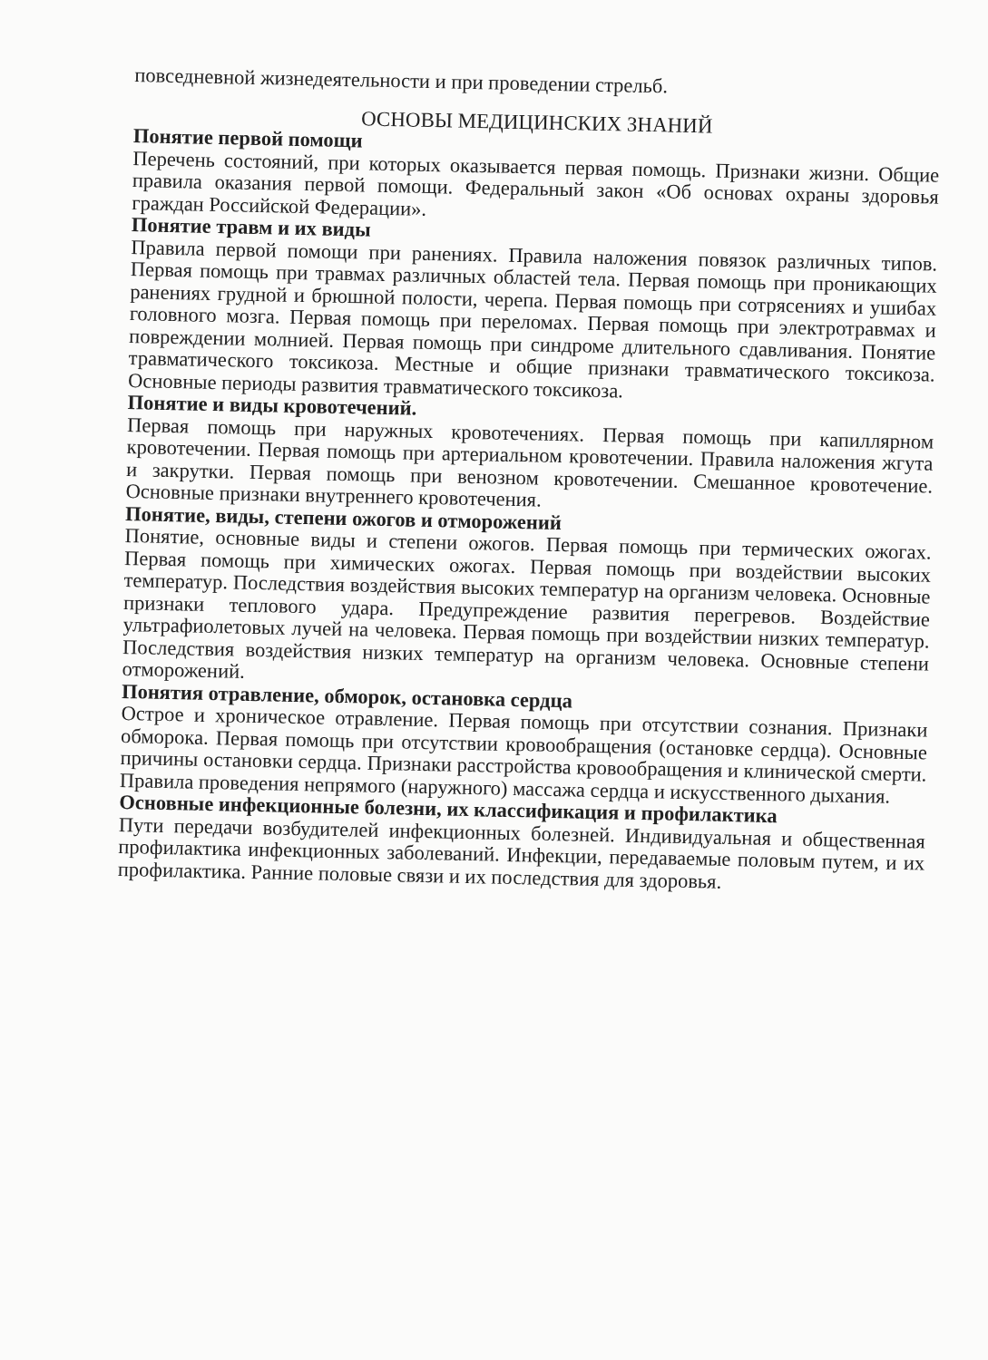повседневной жизнедеятельности и при проведении стрельб.
ОСНОВЫ МЕДИЦИНСКИХ ЗНАНИЙ
Понятие первой помощи
Перечень состояний, при которых оказывается первая помощь. Признаки жизни. Общие правила оказания первой помощи. Федеральный закон «Об основах охраны здоровья граждан Российской Федерации».
Понятие травм и их виды
Правила первой помощи при ранениях. Правила наложения повязок различных типов. Первая помощь при травмах различных областей тела. Первая помощь при проникающих ранениях грудной и брюшной полости, черепа. Первая помощь при сотрясениях и ушибах головного мозга. Первая помощь при переломах. Первая помощь при электротравмах и повреждении молнией. Первая помощь при синдроме длительного сдавливания. Понятие травматического токсикоза. Местные и общие признаки травматического токсикоза. Основные периоды развития травматического токсикоза.
Понятие и виды кровотечений.
Первая помощь при наружных кровотечениях. Первая помощь при капиллярном кровотечении. Первая помощь при артериальном кровотечении. Правила наложения жгута и закрутки. Первая помощь при венозном кровотечении. Смешанное кровотечение. Основные признаки внутреннего кровотечения.
Понятие, виды, степени ожогов и отморожений
Понятие, основные виды и степени ожогов. Первая помощь при термических ожогах. Первая помощь при химических ожогах. Первая помощь при воздействии высоких температур. Последствия воздействия высоких температур на организм человека. Основные признаки теплового удара. Предупреждение развития перегревов. Воздействие ультрафиолетовых лучей на человека. Первая помощь при воздействии низких температур. Последствия воздействия низких температур на организм человека. Основные степени отморожений.
Понятия отравление, обморок, остановка сердца
Острое и хроническое отравление. Первая помощь при отсутствии сознания. Признаки обморока. Первая помощь при отсутствии кровообращения (остановке сердца). Основные причины остановки сердца. Признаки расстройства кровообращения и клинической смерти. Правила проведения непрямого (наружного) массажа сердца и искусственного дыхания.
Основные инфекционные болезни, их классификация и профилактика
Пути передачи возбудителей инфекционных болезней. Индивидуальная и общественная профилактика инфекционных заболеваний. Инфекции, передаваемые половым путем, и их профилактика. Ранние половые связи и их последствия для здоровья.